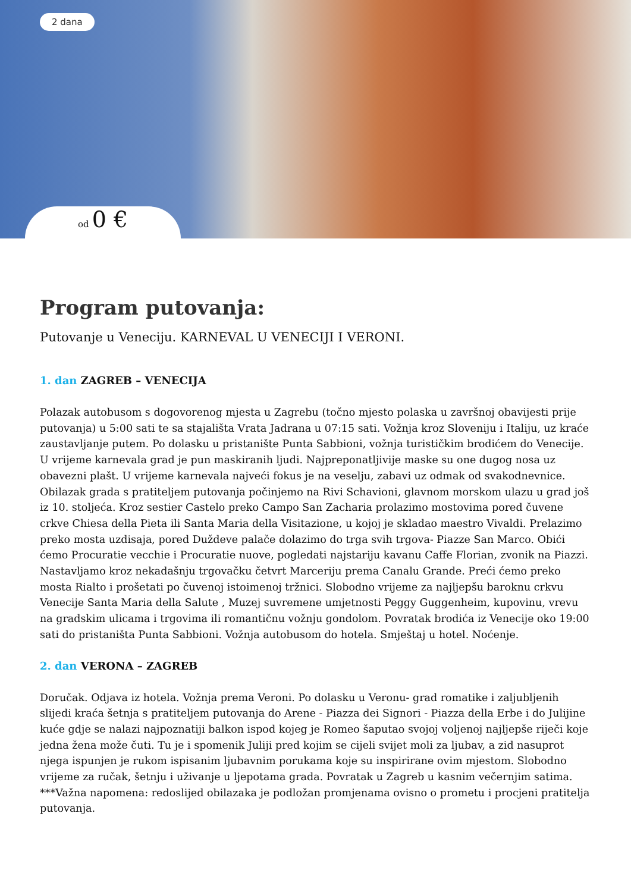2 dana
od 0 €
Program putovanja:
Putovanje u Veneciju. KARNEVAL U VENECIJI I VERONI.
1. dan ZAGREB – VENECIJA
Polazak autobusom s dogovorenog mjesta u Zagrebu (točno mjesto polaska u završnoj obavijesti prije putovanja) u 5:00 sati te sa stajališta Vrata Jadrana u 07:15 sati. Vožnja kroz Sloveniju i Italiju, uz kraće zaustavljanje putem. Po dolasku u pristanište Punta Sabbioni, vožnja turističkim brodićem do Venecije. U vrijeme karnevala grad je pun maskiranih ljudi. Najpreponatljivije maske su one dugog nosa uz obavezni plašt. U vrijeme karnevala najveći fokus je na veselju, zabavi uz odmak od svakodnevnice. Obilazak grada s pratiteljem putovanja počinjemo na Rivi Schavioni, glavnom morskom ulazu u grad još iz 10. stoljeća. Kroz sestier Castelo preko Campo San Zacharia prolazimo mostovima pored čuvene crkve Chiesa della Pieta ili Santa Maria della Visitazione, u kojoj je skladao maestro Vivaldi. Prelazimo preko mosta uzdisaja, pored Duždeve palače dolazimo do trga svih trgova- Piazze San Marco. Obići ćemo Procuratie vecchie i Procuratie nuove, pogledati najstariju kavanu Caffe Florian, zvonik na Piazzi. Nastavljamo kroz nekadašnju trgovačku četvrt Marceriju prema Canalu Grande. Preći ćemo preko mosta Rialto i prošetati po čuvenoj istoimenoj tržnici. Slobodno vrijeme za najljepšu baroknu crkvu Venecije Santa Maria della Salute , Muzej suvremene umjetnosti Peggy Guggenheim, kupovinu, vrevu na gradskim ulicama i trgovima ili romantičnu vožnju gondolom. Povratak brodića iz Venecije oko 19:00 sati do pristaništa Punta Sabbioni. Vožnja autobusom do hotela. Smještaj u hotel. Noćenje.
2. dan VERONA – ZAGREB
Doručak. Odjava iz hotela. Vožnja prema Veroni. Po dolasku u Veronu- grad romatike i zaljubljenih slijedi kraća šetnja s pratiteljem putovanja do Arene - Piazza dei Signori - Piazza della Erbe i do Julijine kuće gdje se nalazi najpoznatiji balkon ispod kojeg je Romeo šaputao svojoj voljenoj najljepše riječi koje jedna žena može čuti. Tu je i spomenik Juliji pred kojim se cijeli svijet moli za ljubav, a zid nasuprot njega ispunjen je rukom ispisanim ljubavnim porukama koje su inspirirane ovim mjestom. Slobodno vrijeme za ručak, šetnju i uživanje u ljepotama grada. Povratak u Zagreb u kasnim večernjim satima.
***Važna napomena: redoslijed obilazaka je podložan promjenama ovisno o prometu i procjeni pratitelja putovanja.